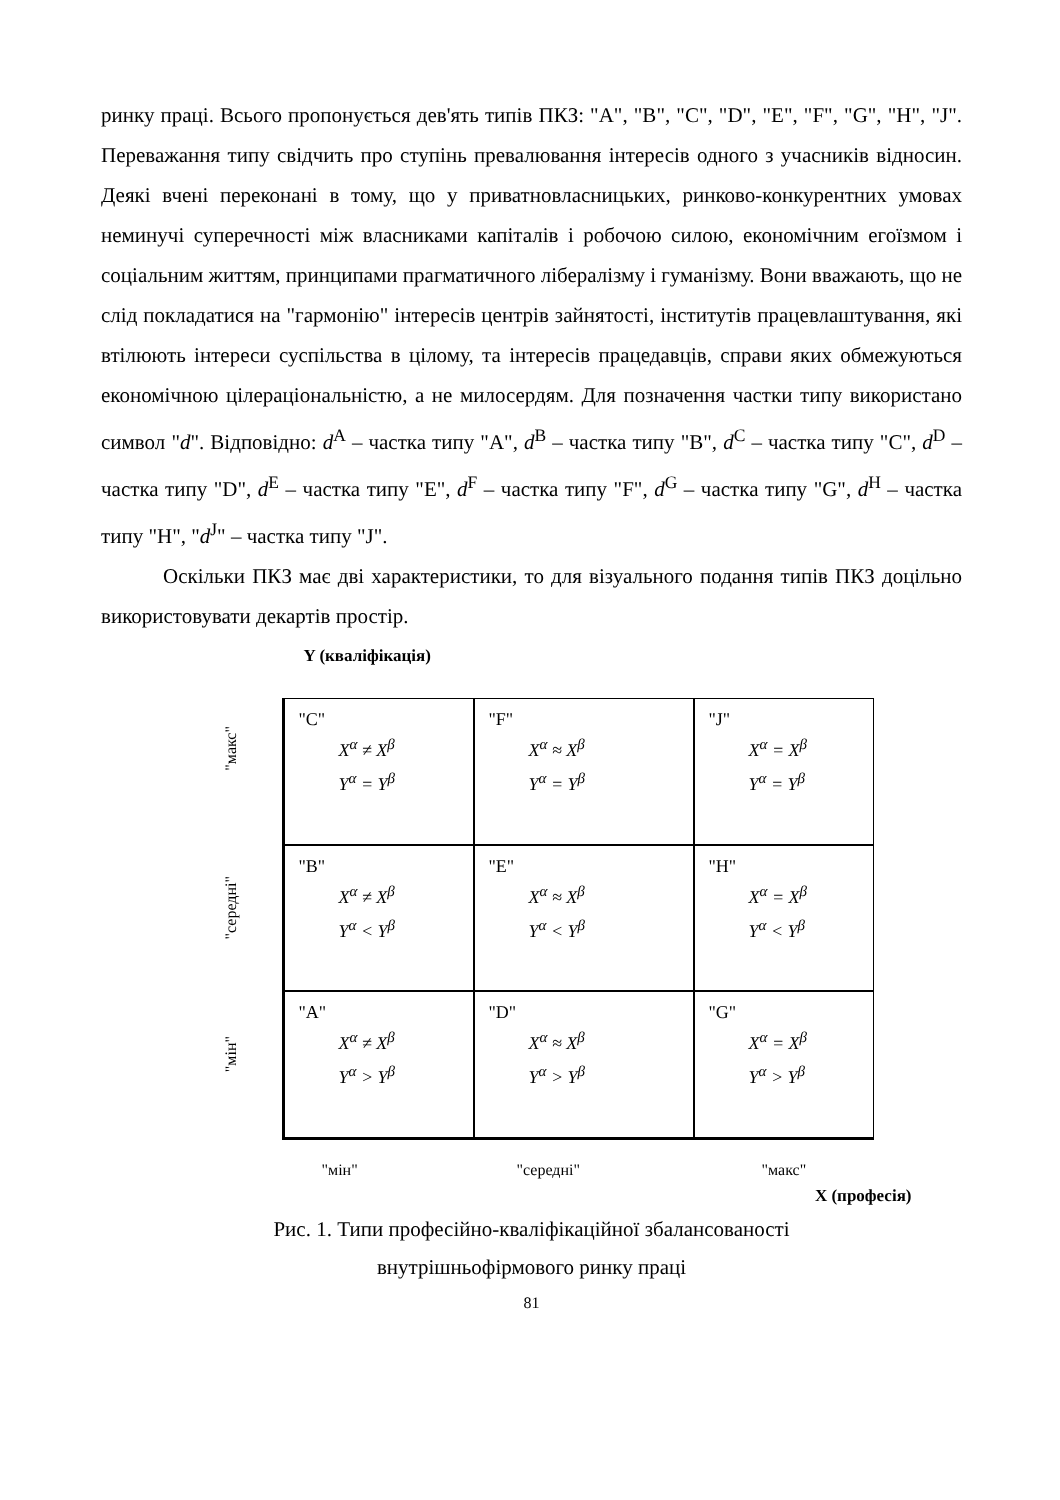ринку праці. Всього пропонується дев'ять типів ПКЗ: "A", "B", "C", "D", "E", "F", "G", "H", "J". Переважання типу свідчить про ступінь превалювання інтересів одного з учасників відносин. Деякі вчені переконані в тому, що у приватновласницьких, ринково-конкурентних умовах неминучі суперечності між власниками капіталів і робочою силою, економічним егоїзмом і соціальним життям, принципами прагматичного лібералізму і гуманізму. Вони вважають, що не слід покладатися на "гармонію" інтересів центрів зайнятості, інститутів працевлаштування, які втілюють інтереси суспільства в цілому, та інтересів працедавців, справи яких обмежуються економічною цілераціональністю, а не милосердям. Для позначення частки типу використано символ "d". Відповідно: d<sup>A</sup> – частка типу "A", d<sup>B</sup> – частка типу "B", d<sup>C</sup> – частка типу "C", d<sup>D</sup> – частка типу "D", d<sup>E</sup> – частка типу "E", d<sup>F</sup> – частка типу "F", d<sup>G</sup> – частка типу "G", d<sup>H</sup> – частка типу "H", "d<sup>J</sup>" – частка типу "J".
Оскільки ПКЗ має дві характеристики, то для візуального подання типів ПКЗ доцільно використовувати декартів простір.
Y (кваліфікація)
"макс"
"середні"
"мін"
"C"
X<sup>α</sup> ≠ X<sup>β</sup>
Y<sup>α</sup> = Y<sup>β</sup>
"F"
X<sup>α</sup> ≈ X<sup>β</sup>
Y<sup>α</sup> = Y<sup>β</sup>
"J"
X<sup>α</sup> = X<sup>β</sup>
Y<sup>α</sup> = Y<sup>β</sup>
"B"
X<sup>α</sup> ≠ X<sup>β</sup>
Y<sup>α</sup> < Y<sup>β</sup>
"E"
X<sup>α</sup> ≈ X<sup>β</sup>
Y<sup>α</sup> < Y<sup>β</sup>
"H"
X<sup>α</sup> = X<sup>β</sup>
Y<sup>α</sup> < Y<sup>β</sup>
"A"
X<sup>α</sup> ≠ X<sup>β</sup>
Y<sup>α</sup> > Y<sup>β</sup>
"D"
X<sup>α</sup> ≈ X<sup>β</sup>
Y<sup>α</sup> > Y<sup>β</sup>
"G"
X<sup>α</sup> = X<sup>β</sup>
Y<sup>α</sup> > Y<sup>β</sup>
"мін" "середні" "макс"
X (професія)
Рис. 1. Типи професійно-кваліфікаційної збалансованості
внутрішньофірмового ринку праці
81